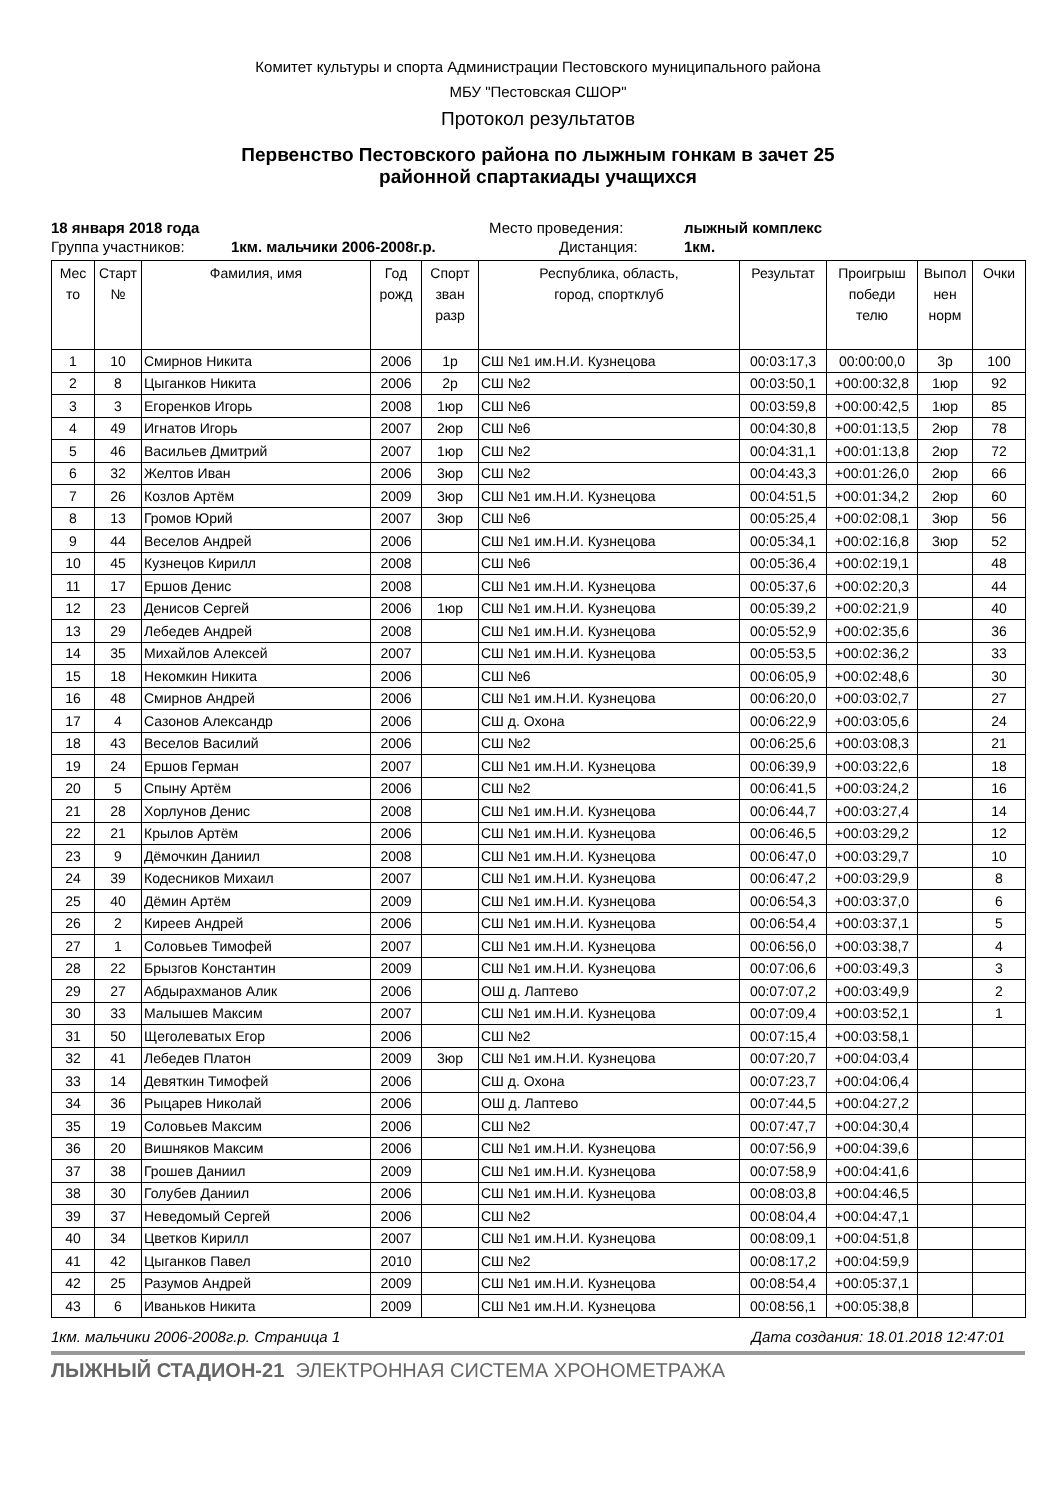Комитет культуры и спорта Администрации Пестовского муниципального района
МБУ "Пестовская СШОР"
Протокол результатов
Первенство Пестовского района по лыжным гонкам в зачет 25
районной спартакиады учащихся
18 января 2018 года Место проведения: лыжный комплекс
Группа участников: 1км. мальчики 2006-2008г.р. Дистанция: 1км.
| Мес то | Старт № | Фамилия, имя | Год рожд | Спорт зван разр | Республика, область, город, спортклуб | Результат | Проигрыш победи телю | Выпол нен норм | Очки |
| --- | --- | --- | --- | --- | --- | --- | --- | --- | --- |
| 1 | 10 | Смирнов Никита | 2006 | 1р | СШ №1 им.Н.И. Кузнецова | 00:03:17,3 | 00:00:00,0 | 3р | 100 |
| 2 | 8 | Цыганков Никита | 2006 | 2р | СШ №2 | 00:03:50,1 | +00:00:32,8 | 1юр | 92 |
| 3 | 3 | Егоренков Игорь | 2008 | 1юр | СШ №6 | 00:03:59,8 | +00:00:42,5 | 1юр | 85 |
| 4 | 49 | Игнатов Игорь | 2007 | 2юр | СШ №6 | 00:04:30,8 | +00:01:13,5 | 2юр | 78 |
| 5 | 46 | Васильев Дмитрий | 2007 | 1юр | СШ №2 | 00:04:31,1 | +00:01:13,8 | 2юр | 72 |
| 6 | 32 | Желтов Иван | 2006 | 3юр | СШ №2 | 00:04:43,3 | +00:01:26,0 | 2юр | 66 |
| 7 | 26 | Козлов Артём | 2009 | 3юр | СШ №1 им.Н.И. Кузнецова | 00:04:51,5 | +00:01:34,2 | 2юр | 60 |
| 8 | 13 | Громов Юрий | 2007 | 3юр | СШ №6 | 00:05:25,4 | +00:02:08,1 | 3юр | 56 |
| 9 | 44 | Веселов Андрей | 2006 | | СШ №1 им.Н.И. Кузнецова | 00:05:34,1 | +00:02:16,8 | 3юр | 52 |
| 10 | 45 | Кузнецов Кирилл | 2008 | | СШ №6 | 00:05:36,4 | +00:02:19,1 | | 48 |
| 11 | 17 | Ершов Денис | 2008 | | СШ №1 им.Н.И. Кузнецова | 00:05:37,6 | +00:02:20,3 | | 44 |
| 12 | 23 | Денисов Сергей | 2006 | 1юр | СШ №1 им.Н.И. Кузнецова | 00:05:39,2 | +00:02:21,9 | | 40 |
| 13 | 29 | Лебедев Андрей | 2008 | | СШ №1 им.Н.И. Кузнецова | 00:05:52,9 | +00:02:35,6 | | 36 |
| 14 | 35 | Михайлов Алексей | 2007 | | СШ №1 им.Н.И. Кузнецова | 00:05:53,5 | +00:02:36,2 | | 33 |
| 15 | 18 | Некомкин Никита | 2006 | | СШ №6 | 00:06:05,9 | +00:02:48,6 | | 30 |
| 16 | 48 | Смирнов Андрей | 2006 | | СШ №1 им.Н.И. Кузнецова | 00:06:20,0 | +00:03:02,7 | | 27 |
| 17 | 4 | Сазонов Александр | 2006 | | СШ д. Охона | 00:06:22,9 | +00:03:05,6 | | 24 |
| 18 | 43 | Веселов Василий | 2006 | | СШ №2 | 00:06:25,6 | +00:03:08,3 | | 21 |
| 19 | 24 | Ершов Герман | 2007 | | СШ №1 им.Н.И. Кузнецова | 00:06:39,9 | +00:03:22,6 | | 18 |
| 20 | 5 | Спыну Артём | 2006 | | СШ №2 | 00:06:41,5 | +00:03:24,2 | | 16 |
| 21 | 28 | Хорлунов Денис | 2008 | | СШ №1 им.Н.И. Кузнецова | 00:06:44,7 | +00:03:27,4 | | 14 |
| 22 | 21 | Крылов Артём | 2006 | | СШ №1 им.Н.И. Кузнецова | 00:06:46,5 | +00:03:29,2 | | 12 |
| 23 | 9 | Дёмочкин Даниил | 2008 | | СШ №1 им.Н.И. Кузнецова | 00:06:47,0 | +00:03:29,7 | | 10 |
| 24 | 39 | Кодесников Михаил | 2007 | | СШ №1 им.Н.И. Кузнецова | 00:06:47,2 | +00:03:29,9 | | 8 |
| 25 | 40 | Дёмин Артём | 2009 | | СШ №1 им.Н.И. Кузнецова | 00:06:54,3 | +00:03:37,0 | | 6 |
| 26 | 2 | Киреев Андрей | 2006 | | СШ №1 им.Н.И. Кузнецова | 00:06:54,4 | +00:03:37,1 | | 5 |
| 27 | 1 | Соловьев Тимофей | 2007 | | СШ №1 им.Н.И. Кузнецова | 00:06:56,0 | +00:03:38,7 | | 4 |
| 28 | 22 | Брызгов Константин | 2009 | | СШ №1 им.Н.И. Кузнецова | 00:07:06,6 | +00:03:49,3 | | 3 |
| 29 | 27 | Абдырахманов Алик | 2006 | | ОШ д. Лаптево | 00:07:07,2 | +00:03:49,9 | | 2 |
| 30 | 33 | Малышев Максим | 2007 | | СШ №1 им.Н.И. Кузнецова | 00:07:09,4 | +00:03:52,1 | | 1 |
| 31 | 50 | Щеголеватых Егор | 2006 | | СШ №2 | 00:07:15,4 | +00:03:58,1 | | |
| 32 | 41 | Лебедев Платон | 2009 | 3юр | СШ №1 им.Н.И. Кузнецова | 00:07:20,7 | +00:04:03,4 | | |
| 33 | 14 | Девяткин Тимофей | 2006 | | СШ д. Охона | 00:07:23,7 | +00:04:06,4 | | |
| 34 | 36 | Рыцарев Николай | 2006 | | ОШ д. Лаптево | 00:07:44,5 | +00:04:27,2 | | |
| 35 | 19 | Соловьев Максим | 2006 | | СШ №2 | 00:07:47,7 | +00:04:30,4 | | |
| 36 | 20 | Вишняков Максим | 2006 | | СШ №1 им.Н.И. Кузнецова | 00:07:56,9 | +00:04:39,6 | | |
| 37 | 38 | Грошев Даниил | 2009 | | СШ №1 им.Н.И. Кузнецова | 00:07:58,9 | +00:04:41,6 | | |
| 38 | 30 | Голубев Даниил | 2006 | | СШ №1 им.Н.И. Кузнецова | 00:08:03,8 | +00:04:46,5 | | |
| 39 | 37 | Неведомый Сергей | 2006 | | СШ №2 | 00:08:04,4 | +00:04:47,1 | | |
| 40 | 34 | Цветков Кирилл | 2007 | | СШ №1 им.Н.И. Кузнецова | 00:08:09,1 | +00:04:51,8 | | |
| 41 | 42 | Цыганков Павел | 2010 | | СШ №2 | 00:08:17,2 | +00:04:59,9 | | |
| 42 | 25 | Разумов Андрей | 2009 | | СШ №1 им.Н.И. Кузнецова | 00:08:54,4 | +00:05:37,1 | | |
| 43 | 6 | Иваньков Никита | 2009 | | СШ №1 им.Н.И. Кузнецова | 00:08:56,1 | +00:05:38,8 | | |
1км. мальчики 2006-2008г.р. Страница 1 Дата создания: 18.01.2018 12:47:01
ЛЫЖНЫЙ СТАДИОН-21 ЭЛЕКТРОННАЯ СИСТЕМА ХРОНОМЕТРАЖА